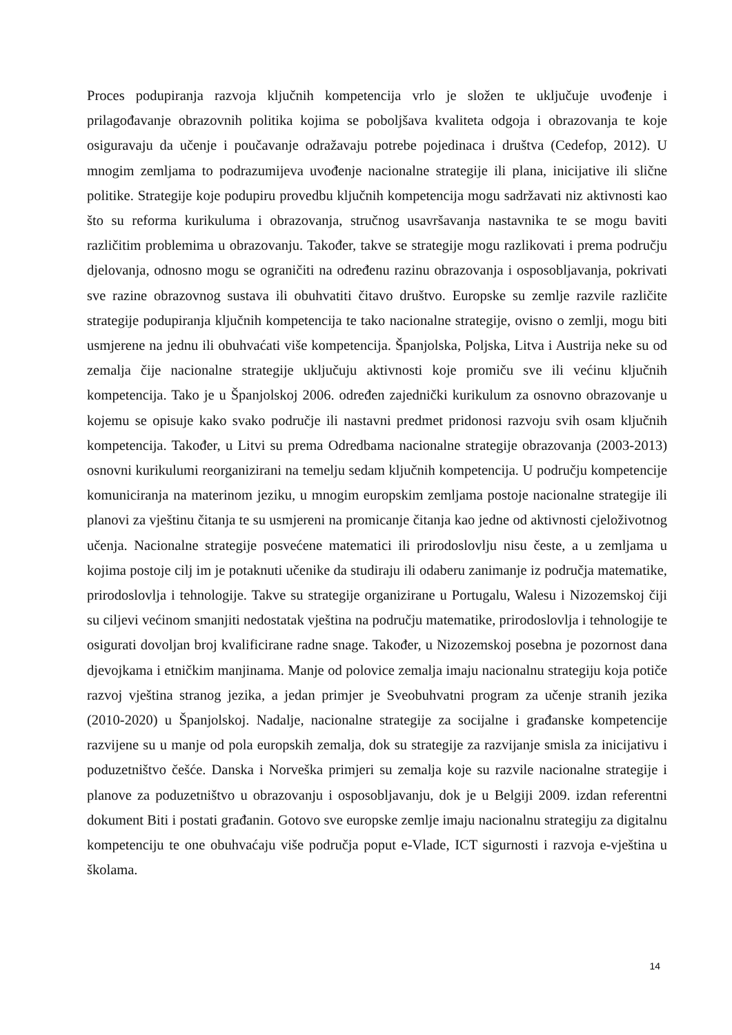Proces podupiranja razvoja ključnih kompetencija vrlo je složen te uključuje uvođenje i prilagođavanje obrazovnih politika kojima se poboljšava kvaliteta odgoja i obrazovanja te koje osiguravaju da učenje i poučavanje odražavaju potrebe pojedinaca i društva (Cedefop, 2012). U mnogim zemljama to podrazumijeva uvođenje nacionalne strategije ili plana, inicijative ili slične politike. Strategije koje podupiru provedbu ključnih kompetencija mogu sadržavati niz aktivnosti kao što su reforma kurikuluma i obrazovanja, stručnog usavršavanja nastavnika te se mogu baviti različitim problemima u obrazovanju. Također, takve se strategije mogu razlikovati i prema području djelovanja, odnosno mogu se ograničiti na određenu razinu obrazovanja i osposobljavanja, pokrivati sve razine obrazovnog sustava ili obuhvatiti čitavo društvo. Europske su zemlje razvile različite strategije podupiranja ključnih kompetencija te tako nacionalne strategije, ovisno o zemlji, mogu biti usmjerene na jednu ili obuhvaćati više kompetencija. Španjolska, Poljska, Litva i Austrija neke su od zemalja čije nacionalne strategije uključuju aktivnosti koje promiču sve ili većinu ključnih kompetencija. Tako je u Španjolskoj 2006. određen zajednički kurikulum za osnovno obrazovanje u kojemu se opisuje kako svako područje ili nastavni predmet pridonosi razvoju svih osam ključnih kompetencija. Također, u Litvi su prema Odredbama nacionalne strategije obrazovanja (2003-2013) osnovni kurikulumi reorganizirani na temelju sedam ključnih kompetencija. U području kompetencije komuniciranja na materinom jeziku, u mnogim europskim zemljama postoje nacionalne strategije ili planovi za vještinu čitanja te su usmjereni na promicanje čitanja kao jedne od aktivnosti cjeloživotnog učenja. Nacionalne strategije posvećene matematici ili prirodoslovlju nisu česte, a u zemljama u kojima postoje cilj im je potaknuti učenike da studiraju ili odaberu zanimanje iz područja matematike, prirodoslovlja i tehnologije. Takve su strategije organizirane u Portugalu, Walesu i Nizozemskoj čiji su ciljevi većinom smanjiti nedostatak vještina na području matematike, prirodoslovlja i tehnologije te osigurati dovoljan broj kvalificirane radne snage. Također, u Nizozemskoj posebna je pozornost dana djevojkama i etničkim manjinama. Manje od polovice zemalja imaju nacionalnu strategiju koja potiče razvoj vještina stranog jezika, a jedan primjer je Sveobuhvatni program za učenje stranih jezika (2010-2020) u Španjolskoj. Nadalje, nacionalne strategije za socijalne i građanske kompetencije razvijene su u manje od pola europskih zemalja, dok su strategije za razvijanje smisla za inicijativu i poduzetništvo češće. Danska i Norveška primjeri su zemalja koje su razvile nacionalne strategije i planove za poduzetništvo u obrazovanju i osposobljavanju, dok je u Belgiji 2009. izdan referentni dokument Biti i postati građanin. Gotovo sve europske zemlje imaju nacionalnu strategiju za digitalnu kompetenciju te one obuhvaćaju više područja poput e-Vlade, ICT sigurnosti i razvoja e-vještina u školama.
14